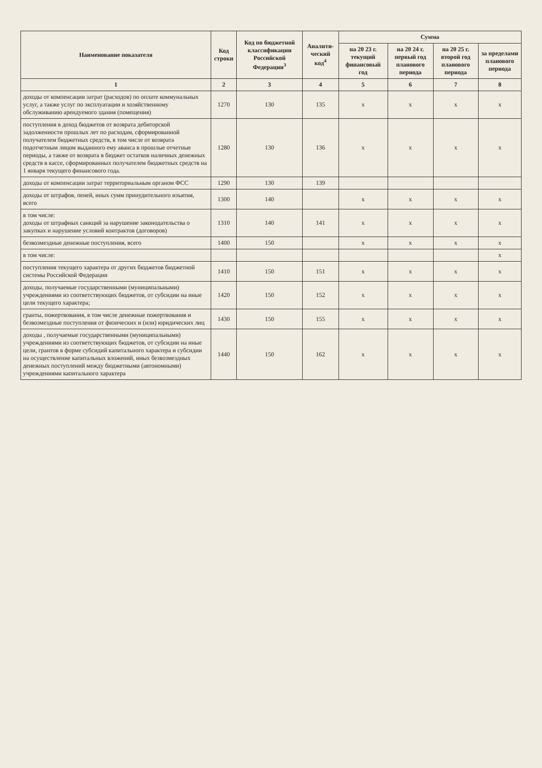| Наименование показателя | Код строки | Код по бюджетной классификации Российской Федерации<sup>3</sup> | Аналити-ческий код<sup>4</sup> | Сумма | | | |
| --- | --- | --- | --- | --- | --- | --- | --- |
| | | | | на 20 23 г. текущий финансовый год | на 20 24 г. первый год планового периода | на 20 25 г. второй год планового периода | за пределами планового периода |
| 1 | 2 | 3 | 4 | 5 | 6 | 7 | 8 |
| доходы от компенсации затрат (расходов) по оплате коммунальных услуг, а также услуг по эксплуатации и хозяйственному обслуживанию арендуемого здания (помещения) | 1270 | 130 | 135 | х | х | х | х |
| поступления в доход бюджетов от возврата дебиторской задолженности прошлых лет по расходам, сформированной получателем бюджетных средств, в том числе от возврата подотчетным лицом выданного ему аванса в прошлые отчетные периоды, а также от возврата в бюджет остатков наличных денежных средств в кассе, сформированных получателем бюджетных средств на 1 января текущего финансового года. | 1280 | 130 | 136 | х | х | х | х |
| доходы от компенсации затрат территориальным органом ФСС | 1290 | 130 | 139 | | | | |
| доходы от штрафов, пеней, иных сумм принудительного изъятия, всего | 1300 | 140 | | х | х | х | х |
| в том числе: доходы от штрафных санкций за нарушение законодательства о закупках и нарушение условий контрактов (договоров) | 1310 | 140 | 141 | х | х | х | х |
| безвозмездные денежные поступления, всего | 1400 | 150 | | х | х | х | х |
| в том числе: | | | | | | | х |
| поступления текущего характера от других бюджетов бюджетной системы Российской Федерации | 1410 | 150 | 151 | х | х | х | х |
| доходы, получаемые государственными (муниципальными) учреждениями из соответствующих бюджетов, от субсидии на иные цели текущего характера; | 1420 | 150 | 152 | х | х | х | х |
| гранты, пожертвования, в том числе денежные пожертвования и безвозмездные поступления от физических и (или) юридических лиц | 1430 | 150 | 155 | х | х | х | х |
| доходы , получаемые государственными (муниципальными) учреждениями из соответствующих бюджетов, от субсидии на иные цели, грантов в форме субсидий капитального характера и субсидии на осуществление капитальных вложений, иных безвозмездных денежных поступлений между бюджетными (автономными) учреждениями капитального характера | 1440 | 150 | 162 | х | х | х | х |